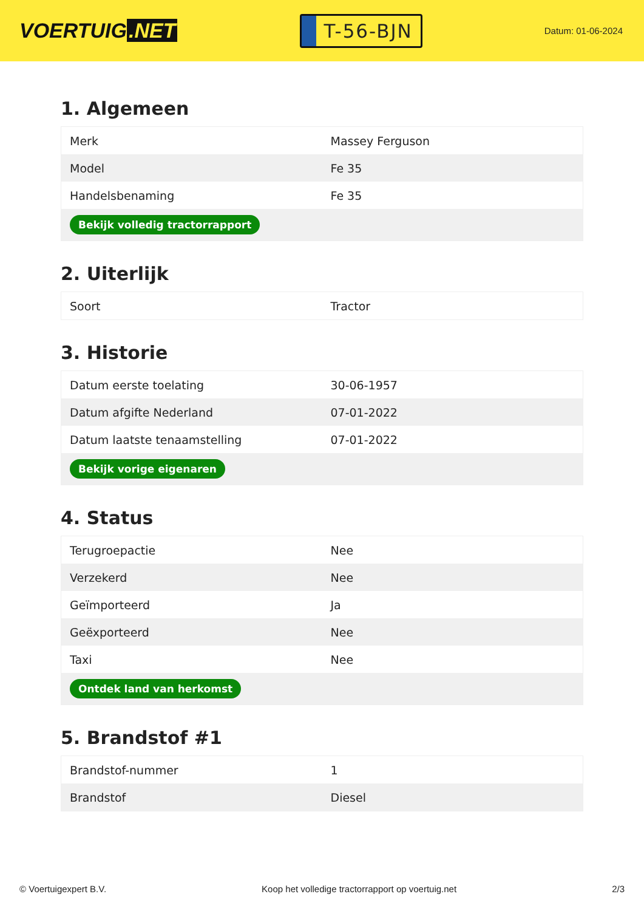VOERTUIG.NET
T-56-BJN
Datum: 01-06-2024
1. Algemeen
| Merk | Massey Ferguson |
| Model | Fe 35 |
| Handelsbenaming | Fe 35 |
| Bekijk volledig tractorrapport | |
2. Uiterlijk
| Soort | Tractor |
3. Historie
| Datum eerste toelating | 30-06-1957 |
| Datum afgifte Nederland | 07-01-2022 |
| Datum laatste tenaamstelling | 07-01-2022 |
| Bekijk vorige eigenaren | |
4. Status
| Terugroepactie | Nee |
| Verzekerd | Nee |
| Geïmporteerd | Ja |
| Geëxporteerd | Nee |
| Taxi | Nee |
| Ontdek land van herkomst | |
5. Brandstof #1
| Brandstof-nummer | 1 |
| Brandstof | Diesel |
© Voertuigexpert B.V. Koop het volledige tractorrapport op voertuig.net 2/3